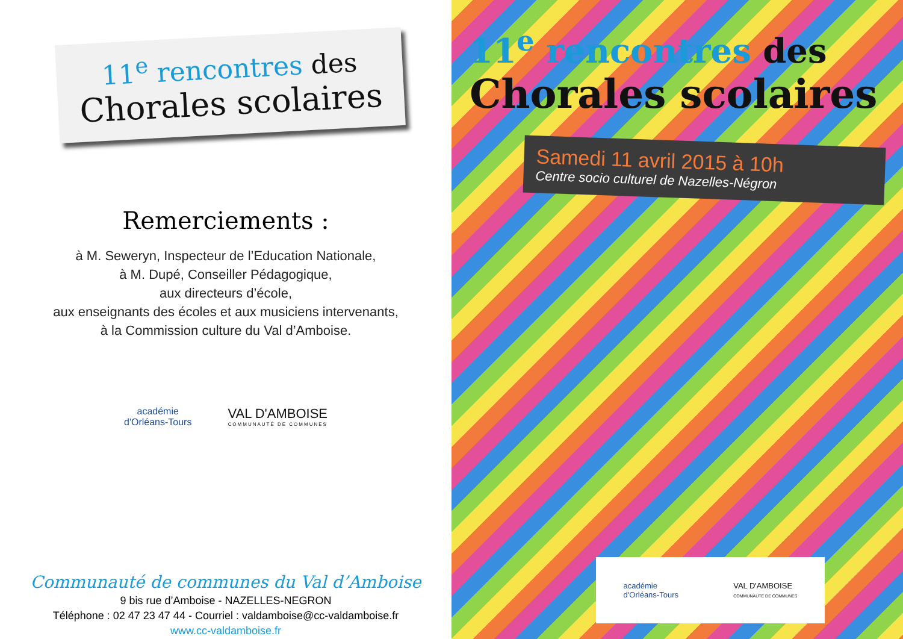11<sup>e</sup> rencontres des
Chorales scolaires
Remerciements :
à M. Seweryn, Inspecteur de l’Education Nationale,
à M. Dupé, Conseiller Pédagogique,
aux directeurs d’école,
aux enseignants des écoles et aux musiciens intervenants,
à la Commission culture du Val d’Amboise.
académie
d'Orléans-Tours
VAL D'AMBOISE
COMMUNAUTÉ DE COMMUNES
Communauté de communes du Val d’Amboise
9 bis rue d’Amboise - NAZELLES-NEGRON
Téléphone : 02 47 23 47 44 - Courriel : valdamboise@cc-valdamboise.fr
www.cc-valdamboise.fr
11<sup>e</sup> rencontres des
Chorales scolaires
Samedi 11 avril 2015 à 10h
Centre socio culturel de Nazelles-Négron
académie
d'Orléans-Tours
VAL D'AMBOISE
COMMUNAUTÉ DE COMMUNES